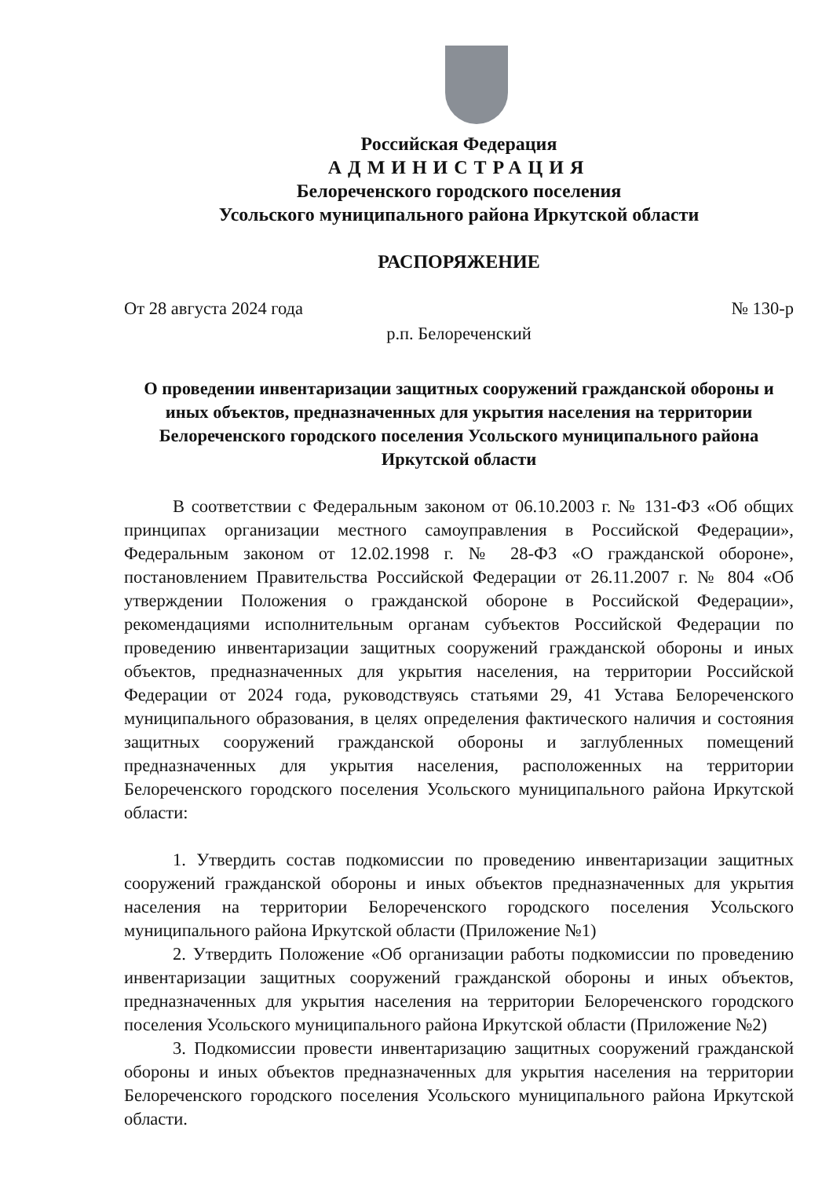Российская Федерация
АДМИНИСТРАЦИЯ
Белореченского городского поселения
Усольского муниципального района Иркутской области
РАСПОРЯЖЕНИЕ
От 28 августа 2024 года № 130-р
р.п. Белореченский
О проведении инвентаризации защитных сооружений гражданской обороны и иных объектов, предназначенных для укрытия населения на территории Белореченского городского поселения Усольского муниципального района Иркутской области
В соответствии с Федеральным законом от 06.10.2003 г. № 131-ФЗ «Об общих принципах организации местного самоуправления в Российской Федерации», Федеральным законом от 12.02.1998 г. № 28-ФЗ «О гражданской обороне», постановлением Правительства Российской Федерации от 26.11.2007 г. № 804 «Об утверждении Положения о гражданской обороне в Российской Федерации», рекомендациями исполнительным органам субъектов Российской Федерации по проведению инвентаризации защитных сооружений гражданской обороны и иных объектов, предназначенных для укрытия населения, на территории Российской Федерации от 2024 года, руководствуясь статьями 29, 41 Устава Белореченского муниципального образования, в целях определения фактического наличия и состояния защитных сооружений гражданской обороны и заглубленных помещений предназначенных для укрытия населения, расположенных на территории Белореченского городского поселения Усольского муниципального района Иркутской области:
1. Утвердить состав подкомиссии по проведению инвентаризации защитных сооружений гражданской обороны и иных объектов предназначенных для укрытия населения на территории Белореченского городского поселения Усольского муниципального района Иркутской области (Приложение №1)
2. Утвердить Положение «Об организации работы подкомиссии по проведению инвентаризации защитных сооружений гражданской обороны и иных объектов, предназначенных для укрытия населения на территории Белореченского городского поселения Усольского муниципального района Иркутской области (Приложение №2)
3. Подкомиссии провести инвентаризацию защитных сооружений гражданской обороны и иных объектов предназначенных для укрытия населения на территории Белореченского городского поселения Усольского муниципального района Иркутской области.